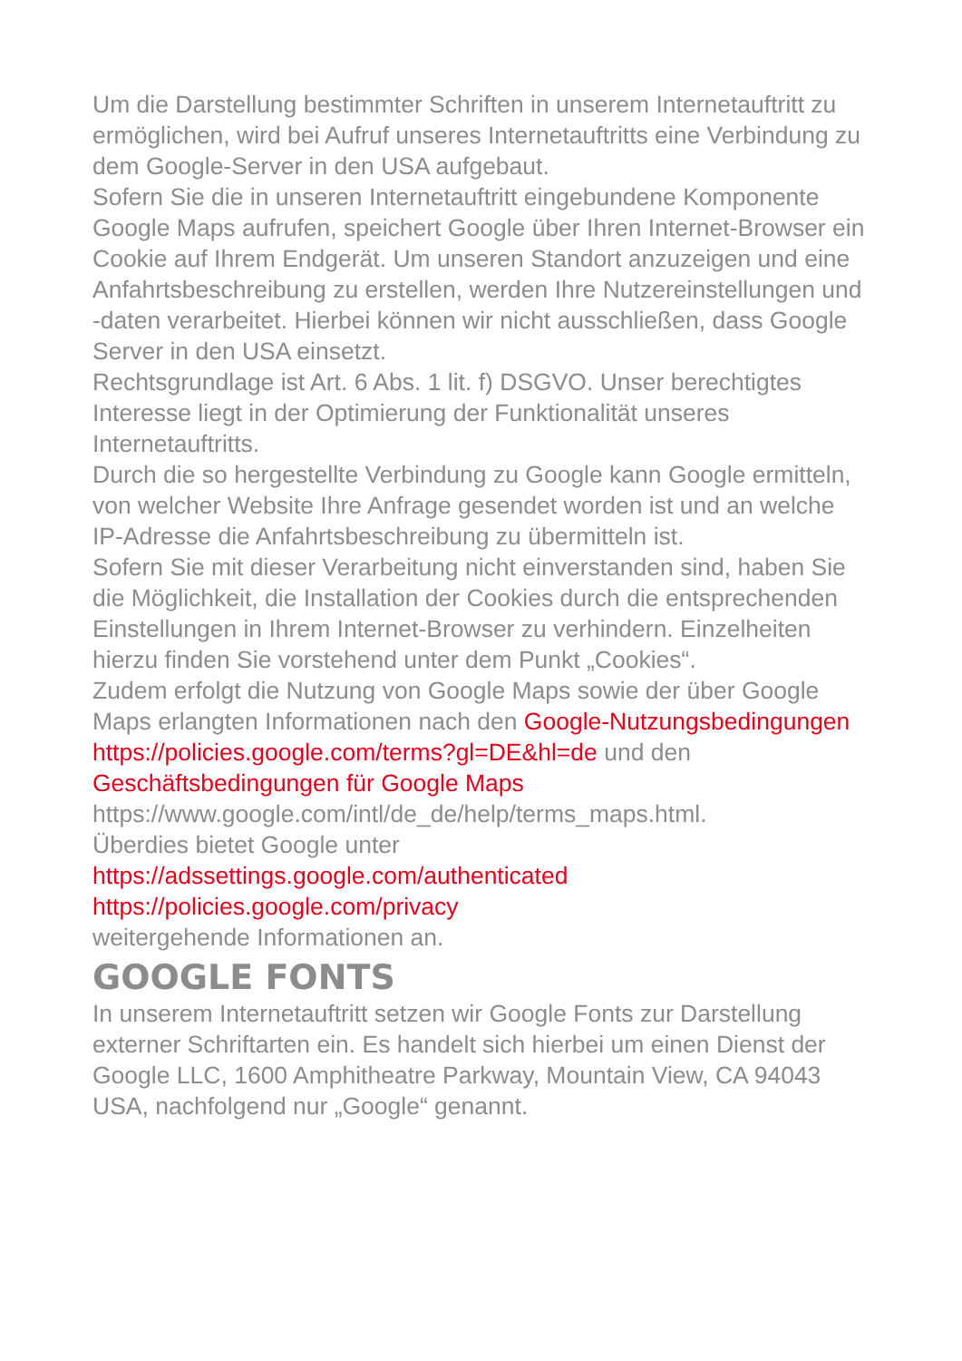Um die Darstellung bestimmter Schriften in unserem Internetauftritt zu ermöglichen, wird bei Aufruf unseres Internetauftritts eine Verbindung zu dem Google-Server in den USA aufgebaut.
Sofern Sie die in unseren Internetauftritt eingebundene Komponente Google Maps aufrufen, speichert Google über Ihren Internet-Browser ein Cookie auf Ihrem Endgerät. Um unseren Standort anzuzeigen und eine Anfahrtsbeschreibung zu erstellen, werden Ihre Nutzereinstellungen und -daten verarbeitet. Hierbei können wir nicht ausschließen, dass Google Server in den USA einsetzt.
Rechtsgrundlage ist Art. 6 Abs. 1 lit. f) DSGVO. Unser berechtigtes Interesse liegt in der Optimierung der Funktionalität unseres Internetauftritts.
Durch die so hergestellte Verbindung zu Google kann Google ermitteln, von welcher Website Ihre Anfrage gesendet worden ist und an welche IP-Adresse die Anfahrtsbeschreibung zu übermitteln ist.
Sofern Sie mit dieser Verarbeitung nicht einverstanden sind, haben Sie die Möglichkeit, die Installation der Cookies durch die entsprechenden Einstellungen in Ihrem Internet-Browser zu verhindern. Einzelheiten hierzu finden Sie vorstehend unter dem Punkt „Cookies“.
Zudem erfolgt die Nutzung von Google Maps sowie der über Google Maps erlangten Informationen nach den Google-Nutzungsbedingungen https://policies.google.com/terms?gl=DE&hl=de und den Geschäftsbedingungen für Google Maps https://www.google.com/intl/de_de/help/terms_maps.html.
Überdies bietet Google unter
https://adssettings.google.com/authenticated
https://policies.google.com/privacy
weitergehende Informationen an.
GOOGLE FONTS
In unserem Internetauftritt setzen wir Google Fonts zur Darstellung externer Schriftarten ein. Es handelt sich hierbei um einen Dienst der Google LLC, 1600 Amphitheatre Parkway, Mountain View, CA 94043 USA, nachfolgend nur „Google“ genannt.